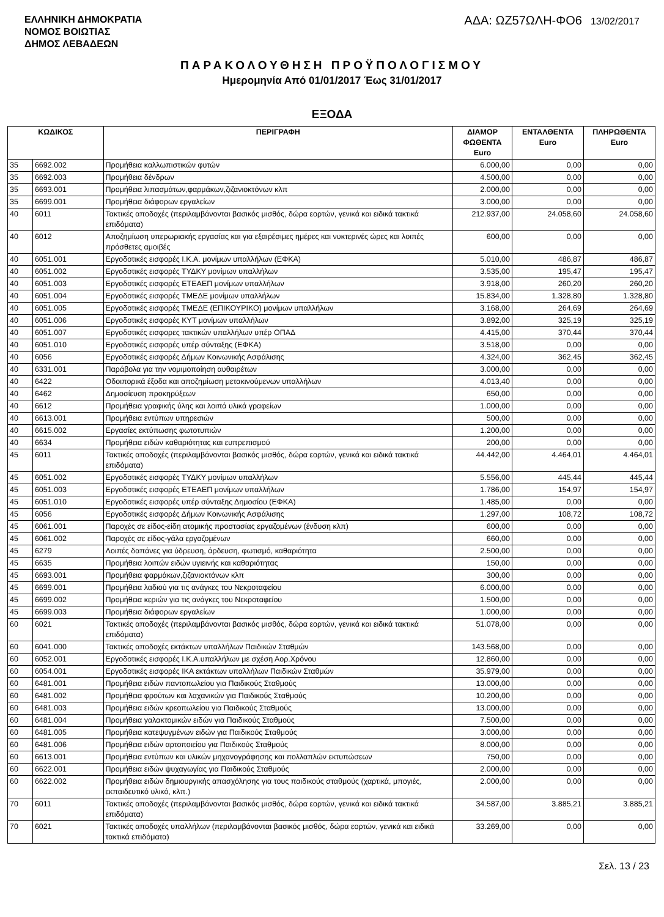ΕΛΛΗΝΙΚΗ ΔΗΜΟΚΡΑΤΙΑ
ΝΟΜΟΣ ΒΟΙΩΤΙΑΣ
ΔΗΜΟΣ ΛΕΒΑΔΕΩΝ
ΑΔΑ: ΩΖ57ΩΛΗ-ΦΟ6 13/02/2017
ΠΑΡΑΚΟΛΟΥΘΗΣΗ ΠΡΟΫΠΟΛΟΓΙΣΜΟΥ
Ημερομηνία Από 01/01/2017 Έως 31/01/2017
ΕΞΟΔΑ
| ΚΩΔΙΚΟΣ | | ΠΕΡΙΓΡΑΦΗ | ΔΙΑΜΟΡ ΦΩΘΕΝΤΑ Euro | ΕΝΤΑΛΘΕΝΤΑ Euro | ΠΛΗΡΩΘΕΝΤΑ Euro |
| --- | --- | --- | --- | --- | --- |
| 35 | 6692.002 | Προμήθεια καλλωπιστικών φυτών | 6.000,00 | 0,00 | 0,00 |
| 35 | 6692.003 | Προμήθεια δένδρων | 4.500,00 | 0,00 | 0,00 |
| 35 | 6693.001 | Προμήθεια λιπασμάτων,φαρμάκων,ζιζανιοκτόνων κλπ | 2.000,00 | 0,00 | 0,00 |
| 35 | 6699.001 | Προμήθεια διάφορων εργαλείων | 3.000,00 | 0,00 | 0,00 |
| 40 | 6011 | Τακτικές αποδοχές (περιλαμβάνονται βασικός μισθός, δώρα εορτών, γενικά και ειδικά τακτικά επιδόματα) | 212.937,00 | 24.058,60 | 24.058,60 |
| 40 | 6012 | Αποζημίωση υπερωριακής εργασίας και για εξαιρέσιμες ημέρες και νυκτερινές ώρες και λοιπές πρόσθετες αμοιβές | 600,00 | 0,00 | 0,00 |
| 40 | 6051.001 | Εργοδοτικές εισφορές Ι.Κ.Α. μονίμων υπαλλήλων (ΕΦΚΑ) | 5.010,00 | 486,87 | 486,87 |
| 40 | 6051.002 | Εργοδοτικές εισφορές ΤΥΔΚΥ μονίμων υπαλλήλων | 3.535,00 | 195,47 | 195,47 |
| 40 | 6051.003 | Εργοδοτικές εισφορές ΕΤΕΑΕΠ μονίμων υπαλλήλων | 3.918,00 | 260,20 | 260,20 |
| 40 | 6051.004 | Εργοδοτικές εισφορές ΤΜΕΔΕ μονίμων υπαλλήλων | 15.834,00 | 1.328,80 | 1.328,80 |
| 40 | 6051.005 | Εργοδοτικές εισφορές ΤΜΕΔΕ (ΕΠΙΚΟΥΡΙΚΟ) μονίμων υπαλλήλων | 3.168,00 | 264,69 | 264,69 |
| 40 | 6051.006 | Εργοδοτικές εισφορές ΚΥΤ μονίμων υπαλλήλων | 3.892,00 | 325,19 | 325,19 |
| 40 | 6051.007 | Εργοδοτικές εισφορες τακτικών υπαλλήλων υπέρ ΟΠΑΔ | 4.415,00 | 370,44 | 370,44 |
| 40 | 6051.010 | Εργοδοτικές εισφορές υπέρ σύνταξης (ΕΦΚΑ) | 3.518,00 | 0,00 | 0,00 |
| 40 | 6056 | Εργοδοτικές εισφορές Δήμων Κοινωνικής Ασφάλισης | 4.324,00 | 362,45 | 362,45 |
| 40 | 6331.001 | Παράβολα για την νομιμοποίηση αυθαιρέτων | 3.000,00 | 0,00 | 0,00 |
| 40 | 6422 | Οδοιπορικά έξοδα και αποζημίωση μετακινούμενων υπαλλήλων | 4.013,40 | 0,00 | 0,00 |
| 40 | 6462 | Δημοσίευση προκηρύξεων | 650,00 | 0,00 | 0,00 |
| 40 | 6612 | Προμήθεια γραφικής ύλης και λοιπά υλικά γραφείων | 1.000,00 | 0,00 | 0,00 |
| 40 | 6613.001 | Προμήθεια εντύπων υπηρεσιών | 500,00 | 0,00 | 0,00 |
| 40 | 6615.002 | Εργασίες εκτύπωσης φωτοτυπιών | 1.200,00 | 0,00 | 0,00 |
| 40 | 6634 | Προμήθεια ειδών καθαριότητας και ευπρεπισμού | 200,00 | 0,00 | 0,00 |
| 45 | 6011 | Τακτικές αποδοχές (περιλαμβάνονται βασικός μισθός, δώρα εορτών, γενικά και ειδικά τακτικά επιδόματα) | 44.442,00 | 4.464,01 | 4.464,01 |
| 45 | 6051.002 | Εργοδοτικές εισφορές ΤΥΔΚΥ μονίμων υπαλλήλων | 5.556,00 | 445,44 | 445,44 |
| 45 | 6051.003 | Εργοδοτικές εισφορές ΕΤΕΑΕΠ μονίμων υπαλλήλων | 1.786,00 | 154,97 | 154,97 |
| 45 | 6051.010 | Εργοδοτικές εισφορές υπέρ σύνταξης Δημοσίου (ΕΦΚΑ) | 1.485,00 | 0,00 | 0,00 |
| 45 | 6056 | Εργοδοτικές εισφορές Δήμων Κοινωνικής Ασφάλισης | 1.297,00 | 108,72 | 108,72 |
| 45 | 6061.001 | Παροχές σε είδος-είδη ατομικής προστασίας εργαζομένων (ένδυση κλπ) | 600,00 | 0,00 | 0,00 |
| 45 | 6061.002 | Παροχές σε είδος-γάλα εργαζομένων | 660,00 | 0,00 | 0,00 |
| 45 | 6279 | Λοιπές δαπάνες για ύδρευση, άρδευση, φωτισμό, καθαριότητα | 2.500,00 | 0,00 | 0,00 |
| 45 | 6635 | Προμήθεια λοιπών ειδών υγιεινής και καθαριότητας | 150,00 | 0,00 | 0,00 |
| 45 | 6693.001 | Προμήθεια φαρμάκων,ζιζανιοκτόνων κλπ | 300,00 | 0,00 | 0,00 |
| 45 | 6699.001 | Προμήθεια λαδιού για τις ανάγκες του Νεκροταφείου | 6.000,00 | 0,00 | 0,00 |
| 45 | 6699.002 | Προμήθεια κεριών για τις ανάγκες του Νεκροταφείου | 1.500,00 | 0,00 | 0,00 |
| 45 | 6699.003 | Προμήθεια διάφορων εργαλείων | 1.000,00 | 0,00 | 0,00 |
| 60 | 6021 | Τακτικές αποδοχές (περιλαμβάνονται βασικός μισθός, δώρα εορτών, γενικά και ειδικά τακτικά επιδόματα) | 51.078,00 | 0,00 | 0,00 |
| 60 | 6041.000 | Τακτικές αποδοχές εκτάκτων υπαλλήλων Παιδικών Σταθμών | 143.568,00 | 0,00 | 0,00 |
| 60 | 6052.001 | Εργοδοτικές εισφορές Ι.Κ.Α.υπαλλήλων με σχέση Αορ.Χρόνου | 12.860,00 | 0,00 | 0,00 |
| 60 | 6054.001 | Εργοδοτικές εισφορές ΙΚΑ εκτάκτων υπαλλήλων Παιδικών Σταθμών | 35.979,00 | 0,00 | 0,00 |
| 60 | 6481.001 | Προμήθεια ειδών παντοπωλείου για Παιδικούς Σταθμούς | 13.000,00 | 0,00 | 0,00 |
| 60 | 6481.002 | Προμήθεια φρούτων και λαχανικών για Παιδικούς Σταθμούς | 10.200,00 | 0,00 | 0,00 |
| 60 | 6481.003 | Προμήθεια ειδών κρεοπωλείου για Παιδικούς Σταθμούς | 13.000,00 | 0,00 | 0,00 |
| 60 | 6481.004 | Προμήθεια γαλακτομικών ειδών για Παιδικούς Σταθμούς | 7.500,00 | 0,00 | 0,00 |
| 60 | 6481.005 | Προμήθεια κατεψυγμένων ειδών για Παιδικούς Σταθμούς | 3.000,00 | 0,00 | 0,00 |
| 60 | 6481.006 | Προμήθεια ειδών αρτοποιείου για Παιδικούς Σταθμούς | 8.000,00 | 0,00 | 0,00 |
| 60 | 6613.001 | Προμήθεια εντύπων και υλικών μηχανογράφησης και πολλαπλών εκτυπώσεων | 750,00 | 0,00 | 0,00 |
| 60 | 6622.001 | Προμήθεια ειδών ψυχαγωγίας για Παιδικούς Σταθμούς | 2.000,00 | 0,00 | 0,00 |
| 60 | 6622.002 | Προμήθεια ειδών δημιουργικής απασχόλησης για τους παιδικούς σταθμούς (χαρτικά, μπογιές, εκπαιδευτικό υλικό, κλπ.) | 2.000,00 | 0,00 | 0,00 |
| 70 | 6011 | Τακτικές αποδοχές (περιλαμβάνονται βασικός μισθός, δώρα εορτών, γενικά και ειδικά τακτικά επιδόματα) | 34.587,00 | 3.885,21 | 3.885,21 |
| 70 | 6021 | Τακτικές αποδοχές υπαλλήλων (περιλαμβάνονται βασικός μισθός, δώρα εορτών, γενικά και ειδικά τακτικά επιδόματα) | 33.269,00 | 0,00 | 0,00 |
Σελ. 13 / 23